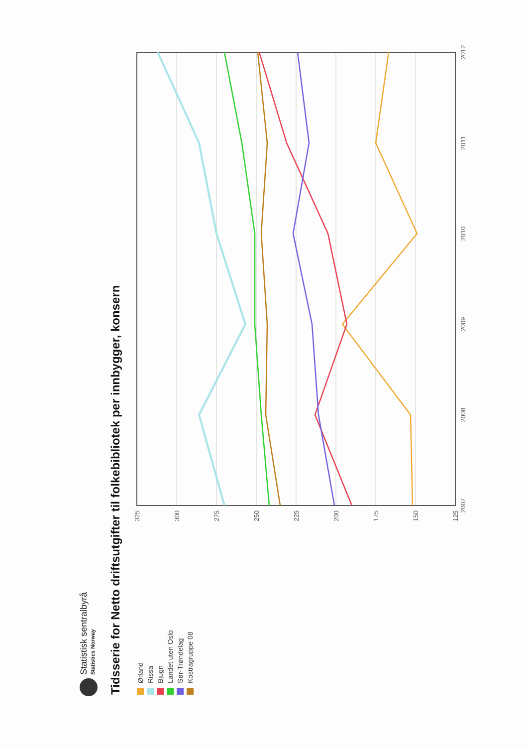Statistisk sentralbyrå
Statistics Norway
Tidsserie for Netto driftsutgifter til folkebibliotek per innbygger, konsern
Ørland
Rissa
Bjugn
Landet uten Oslo
Sør-Trøndelag
Kostragruppe 08
325
300
275
250
225
200
175
150
125
2007
2008
2009
2010
2011
2012